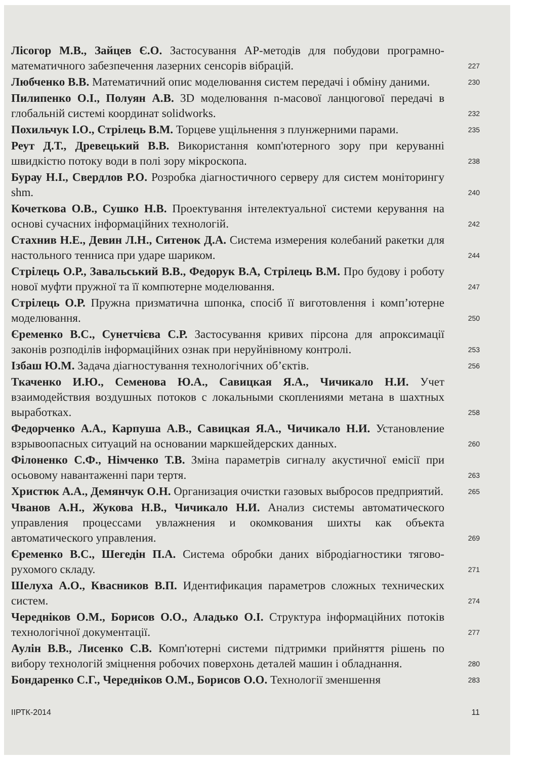Лісогор М.В., Зайцев Є.О. Застосування АР-методів для побудови програмно-математичного забезпечення лазерних сенсорів вібрацій.
227
Любченко В.В. Математичний опис моделювання систем передачі і обміну даними.
230
Пилипенко О.І., Полуян А.В. 3D моделювання n-масової ланцюгової передачі в глобальній системі координат solidworks.
232
Похильчук І.О., Стрілець В.М. Торцеве ущільнення з плунжерними парами.
235
Реут Д.Т., Древецький В.В. Використання комп'ютерного зору при керуванні швидкістю потоку води в полі зору мікроскопа.
238
Бурау Н.І., Свердлов Р.О. Розробка діагностичного серверу для систем моніторингу shm.
240
Кочеткова О.В., Сушко Н.В. Проектування інтелектуальної системи керування на основі сучасних інформаційних технологій.
242
Стахнив Н.Е., Девин Л.Н., Ситенок Д.А. Система измерения колебаний ракетки для настольного тенниса при ударе шариком.
244
Стрілець О.Р., Завальський В.В., Федорук В.А, Стрілець В.М. Про будову і роботу нової муфти пружної та її компютерне моделювання.
247
Стрілець О.Р. Пружна призматична шпонка, спосіб її виготовлення і комп’ютерне моделювання.
250
Єременко В.С., Сунетчієва С.Р. Застосування кривих пірсона для апроксимації законів розподілів інформаційних ознак при неруйнівному контролі.
253
Ізбаш Ю.М. Задача діагностування технологічних об’єктів.
256
Ткаченко И.Ю., Семенова Ю.А., Савицкая Я.А., Чичикало Н.И. Учет взаимодействия воздушных потоков с локальными скоплениями метана в шахтных выработках.
258
Федорченко А.А., Карпуша А.В., Савицкая Я.А., Чичикало Н.И. Установление взрывоопасных ситуаций на основании маркшейдерских данных.
260
Філоненко С.Ф., Німченко Т.В. Зміна параметрів сигналу акустичної емісії при осьовому навантаженні пари тертя.
263
Христюк А.А., Демянчук О.Н. Организация очистки газовых выбросов предприятий.
265
Чванов А.Н., Жукова Н.В., Чичикало Н.И. Анализ системы автоматического управления процессами увлажнения и окомкования шихты как объекта автоматического управления.
269
Єременко В.С., Шегедін П.А. Система обробки даних вібродіагностики тягово-рухомого складу.
271
Шелуха А.О., Квасников В.П. Идентификация параметров сложных технических систем.
274
Чередніков О.М., Борисов О.О., Аладько О.І. Структура інформаційних потоків технологічної документації.
277
Аулін В.В., Лисенко С.В. Комп'ютерні системи підтримки прийняття рішень по вибору технологій зміцнення робочих поверхонь деталей машин і обладнання.
280
Бондаренко С.Г., Чередніков О.М., Борисов О.О. Технології зменшення
283
ІІРТК-2014 11